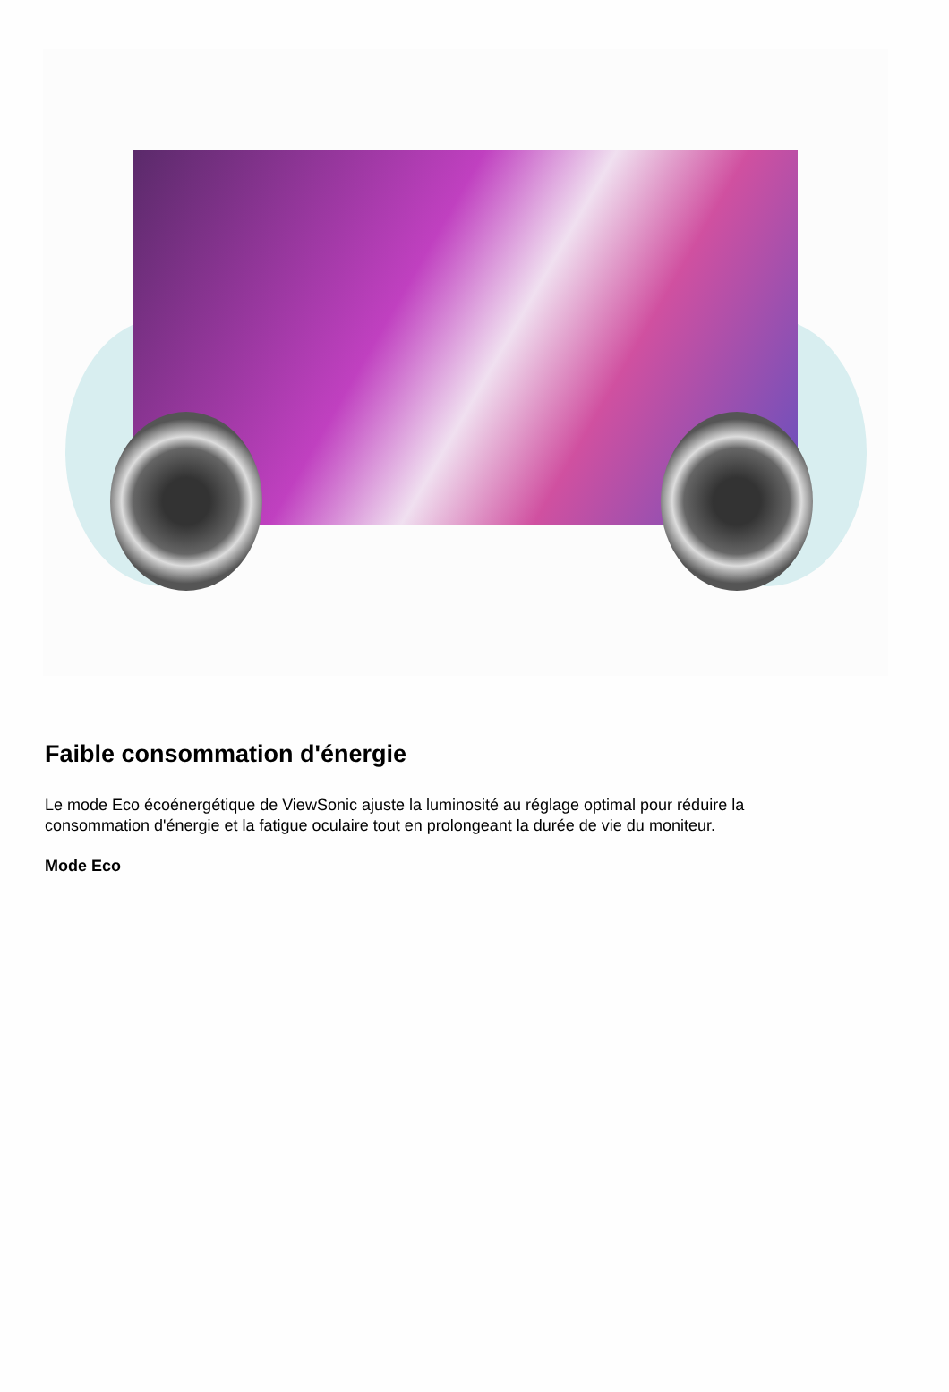Faible consommation d'énergie
Le mode Eco écoénergétique de ViewSonic ajuste la luminosité au réglage optimal pour réduire la consommation d'énergie et la fatigue oculaire tout en prolongeant la durée de vie du moniteur.
Mode Eco